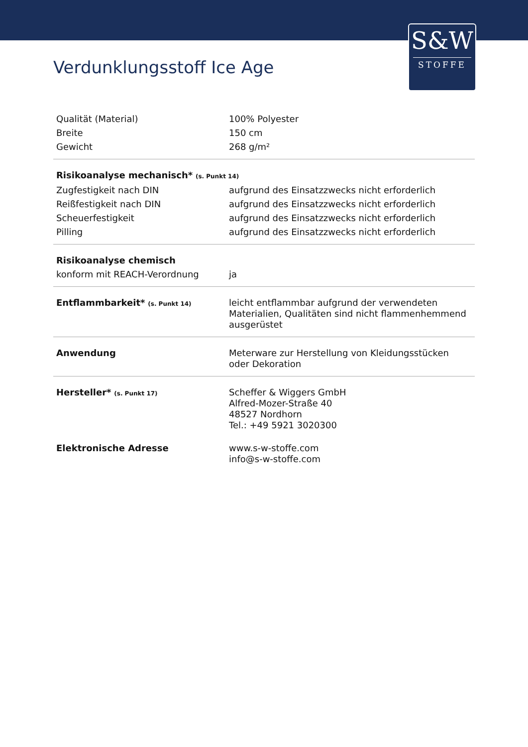S&W
STOFFE
Verdunklungsstoff Ice Age
| Qualität (Material) | 100% Polyester |
| Breite | 150 cm |
| Gewicht | 268 g/m² |
| Risikoanalyse mechanisch* (s. Punkt 14) | |
| Zugfestigkeit nach DIN | aufgrund des Einsatzzwecks nicht erforderlich |
| Reißfestigkeit nach DIN | aufgrund des Einsatzzwecks nicht erforderlich |
| Scheuerfestigkeit | aufgrund des Einsatzzwecks nicht erforderlich |
| Pilling | aufgrund des Einsatzzwecks nicht erforderlich |
| Risikoanalyse chemisch | |
| konform mit REACH-Verordnung | ja |
| Entflammbarkeit* (s. Punkt 14) | leicht entflammbar aufgrund der verwendeten Materialien, Qualitäten sind nicht flammenhemmend ausgerüstet |
| Anwendung | Meterware zur Herstellung von Kleidungsstücken oder Dekoration |
| Hersteller* (s. Punkt 17) | Scheffer & Wiggers GmbH Alfred-Mozer-Straße 40 48527 Nordhorn Tel.: +49 5921 3020300 |
| Elektronische Adresse | www.s-w-stoffe.com info@s-w-stoffe.com |